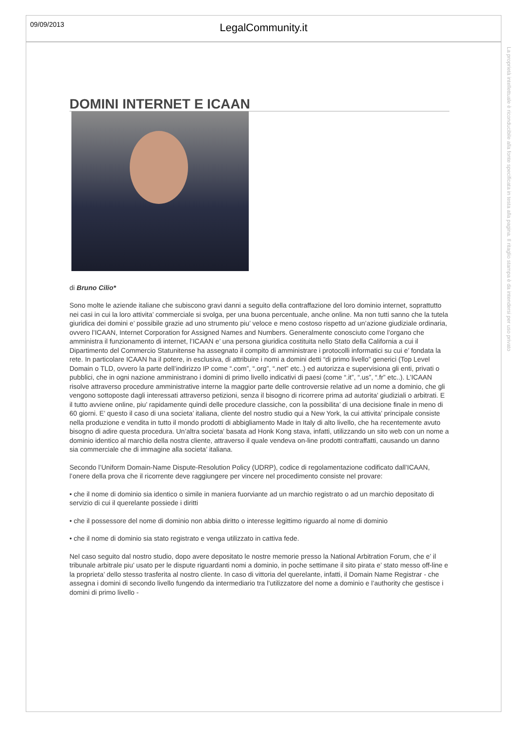09/09/2013
LegalCommunity.it
La proprietà intellettuale è riconducibile alla fonte specificata in testa alla pagina. Il ritaglio stampa è da intendersi per uso privato
DOMINI INTERNET E ICAAN
di Bruno Cilio*
Sono molte le aziende italiane che subiscono gravi danni a seguito della contraffazione del loro dominio internet, soprattutto nei casi in cui la loro attivita’ commerciale si svolga, per una buona percentuale, anche online. Ma non tutti sanno che la tutela giuridica dei domini e’ possibile grazie ad uno strumento piu’ veloce e meno costoso rispetto ad un’azione giudiziale ordinaria, ovvero l’ICAAN, Internet Corporation for Assigned Names and Numbers. Generalmente conosciuto come l’organo che amministra il funzionamento di internet, l’ICAAN e’ una persona giuridica costituita nello Stato della California a cui il Dipartimento del Commercio Statunitense ha assegnato il compito di amministrare i protocolli informatici su cui e’ fondata la rete. In particolare ICAAN ha il potere, in esclusiva, di attribuire i nomi a domini detti “di primo livello” generici (Top Level Domain o TLD, ovvero la parte dell’indirizzo IP come “.com”, “.org”, “.net” etc..) ed autorizza e supervisiona gli enti, privati o pubblici, che in ogni nazione amministrano i domini di primo livello indicativi di paesi (come “.it”, “.us”, “.fr” etc..). L’ICAAN risolve attraverso procedure amministrative interne la maggior parte delle controversie relative ad un nome a dominio, che gli vengono sottoposte dagli interessati attraverso petizioni, senza il bisogno di ricorrere prima ad autorita’ giudiziali o arbitrati. E il tutto avviene online, piu’ rapidamente quindi delle procedure classiche, con la possibilita’ di una decisione finale in meno di 60 giorni. E’ questo il caso di una societa’ italiana, cliente del nostro studio qui a New York, la cui attivita’ principale consiste nella produzione e vendita in tutto il mondo prodotti di abbigliamento Made in Italy di alto livello, che ha recentemente avuto bisogno di adire questa procedura. Un’altra societa’ basata ad Honk Kong stava, infatti, utilizzando un sito web con un nome a dominio identico al marchio della nostra cliente, attraverso il quale vendeva on-line prodotti contraffatti, causando un danno sia commerciale che di immagine alla societa’ italiana.
Secondo l’Uniform Domain-Name Dispute-Resolution Policy (UDRP), codice di regolamentazione codificato dall’ICAAN, l’onere della prova che il ricorrente deve raggiungere per vincere nel procedimento consiste nel provare:
• che il nome di dominio sia identico o simile in maniera fuorviante ad un marchio registrato o ad un marchio depositato di servizio di cui il querelante possiede i diritti
• che il possessore del nome di dominio non abbia diritto o interesse legittimo riguardo al nome di dominio
• che il nome di dominio sia stato registrato e venga utilizzato in cattiva fede.
Nel caso seguito dal nostro studio, dopo avere depositato le nostre memorie presso la National Arbitration Forum, che e’ il tribunale arbitrale piu’ usato per le dispute riguardanti nomi a dominio, in poche settimane il sito pirata e’ stato messo off-line e la proprieta’ dello stesso trasferita al nostro cliente. In caso di vittoria del querelante, infatti, il Domain Name Registrar - che assegna i domini di secondo livello fungendo da intermediario tra l’utilizzatore del nome a dominio e l’authority che gestisce i domini di primo livello -